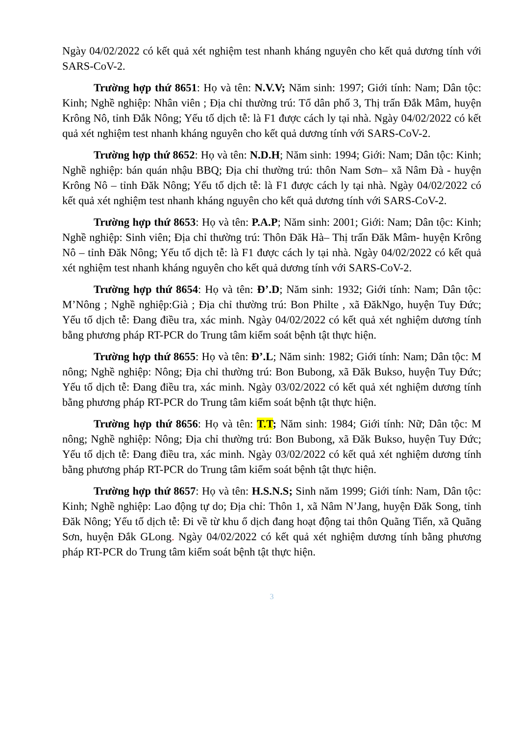Ngày 04/02/2022 có kết quả xét nghiệm test nhanh kháng nguyên cho kết quả dương tính với SARS-CoV-2.
Trường hợp thứ 8651: Họ và tên: N.V.V; Năm sinh: 1997; Giới tính: Nam; Dân tộc: Kinh; Nghề nghiệp: Nhân viên ; Địa chỉ thường trú: Tổ dân phố 3, Thị trấn Đắk Mâm, huyện Krông Nô, tỉnh Đắk Nông; Yếu tố dịch tễ: là F1 được cách ly tại nhà. Ngày 04/02/2022 có kết quả xét nghiệm test nhanh kháng nguyên cho kết quả dương tính với SARS-CoV-2.
Trường hợp thứ 8652: Họ và tên: N.D.H; Năm sinh: 1994; Giới: Nam; Dân tộc: Kinh; Nghề nghiệp: bán quán nhậu BBQ; Địa chỉ thường trú: thôn Nam Sơn– xã Nâm Đà - huyện Krông Nô – tỉnh Đăk Nông; Yếu tố dịch tễ: là F1 được cách ly tại nhà. Ngày 04/02/2022 có kết quả xét nghiệm test nhanh kháng nguyên cho kết quả dương tính với SARS-CoV-2.
Trường hợp thứ 8653: Họ và tên: P.A.P; Năm sinh: 2001; Giới: Nam; Dân tộc: Kinh; Nghề nghiệp: Sinh viên; Địa chỉ thường trú: Thôn Đăk Hà– Thị trấn Đăk Mâm- huyện Krông Nô – tỉnh Đăk Nông; Yếu tố dịch tễ: là F1 được cách ly tại nhà. Ngày 04/02/2022 có kết quả xét nghiệm test nhanh kháng nguyên cho kết quả dương tính với SARS-CoV-2.
Trường hợp thứ 8654: Họ và tên: Đ’.D; Năm sinh: 1932; Giới tính: Nam; Dân tộc: M’Nông ; Nghề nghiệp:Già ; Địa chỉ thường trú: Bon Philte , xã ĐăkNgo, huyện Tuy Đức; Yếu tố dịch tễ: Đang điều tra, xác minh. Ngày 04/02/2022 có kết quả xét nghiệm dương tính bằng phương pháp RT-PCR do Trung tâm kiểm soát bệnh tật thực hiện.
Trường hợp thứ 8655: Họ và tên: Đ’.L; Năm sinh: 1982; Giới tính: Nam; Dân tộc: M nông; Nghề nghiệp: Nông; Địa chỉ thường trú: Bon Bubong, xã Đăk Bukso, huyện Tuy Đức; Yếu tố dịch tễ: Đang điều tra, xác minh. Ngày 03/02/2022 có kết quả xét nghiệm dương tính bằng phương pháp RT-PCR do Trung tâm kiểm soát bệnh tật thực hiện.
Trường hợp thứ 8656: Họ và tên: T.T; Năm sinh: 1984; Giới tính: Nữ; Dân tộc: M nông; Nghề nghiệp: Nông; Địa chỉ thường trú: Bon Bubong, xã Đăk Bukso, huyện Tuy Đức; Yếu tố dịch tễ: Đang điều tra, xác minh. Ngày 03/02/2022 có kết quả xét nghiệm dương tính bằng phương pháp RT-PCR do Trung tâm kiểm soát bệnh tật thực hiện.
Trường hợp thứ 8657: Họ và tên: H.S.N.S; Sinh năm 1999; Giới tính: Nam, Dân tộc: Kinh; Nghề nghiệp: Lao động tự do; Địa chỉ: Thôn 1, xã Nâm N’Jang, huyện Đăk Song, tỉnh Đăk Nông; Yếu tố dịch tễ: Đi về từ khu ổ dịch đang hoạt động tai thôn Quãng Tiến, xã Quãng Sơn, huyện Đắk GLong. Ngày 04/02/2022 có kết quả xét nghiệm dương tính bằng phương pháp RT-PCR do Trung tâm kiểm soát bệnh tật thực hiện.
3